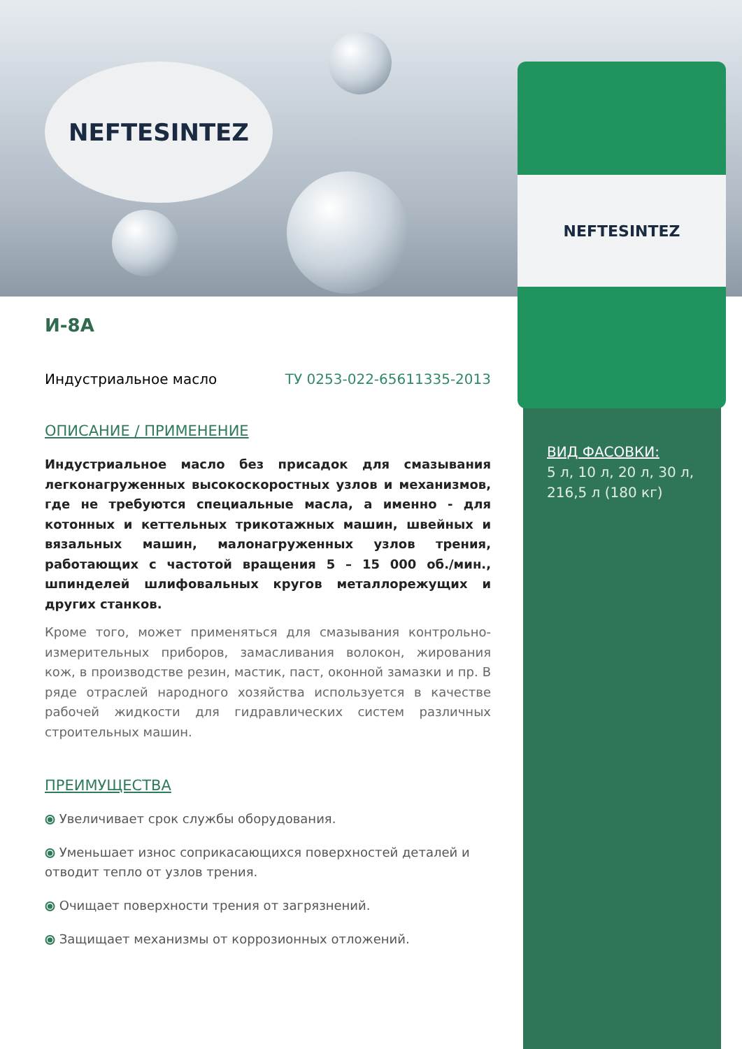NEFTESINTEZ
NEFTESINTEZ
И-8А
Индустриальное масло ТУ 0253-022-65611335-2013
ОПИСАНИЕ / ПРИМЕНЕНИЕ
Индустриальное масло без присадок для смазывания легконагруженных высокоскоростных узлов и механизмов, где не требуются специальные масла, а именно - для котонных и кеттельных трикотажных машин, швейных и вязальных машин, малонагруженных узлов трения, работающих с частотой вращения 5 – 15 000 об./мин., шпинделей шлифовальных кругов металлорежущих и других станков.
Кроме того, может применяться для смазывания контрольно-измерительных приборов, замасливания волокон, жирования кож, в производстве резин, мастик, паст, оконной замазки и пр. В ряде отраслей народного хозяйства используется в качестве рабочей жидкости для гидравлических систем различных строительных машин.
ПРЕИМУЩЕСТВА
⦿ Увеличивает срок службы оборудования.
⦿ Уменьшает износ соприкасающихся поверхностей деталей и отводит тепло от узлов трения.
⦿ Очищает поверхности трения от загрязнений.
⦿ Защищает механизмы от коррозионных отложений.
ВИД ФАСОВКИ:
5 л, 10 л, 20 л, 30 л,
216,5 л (180 кг)